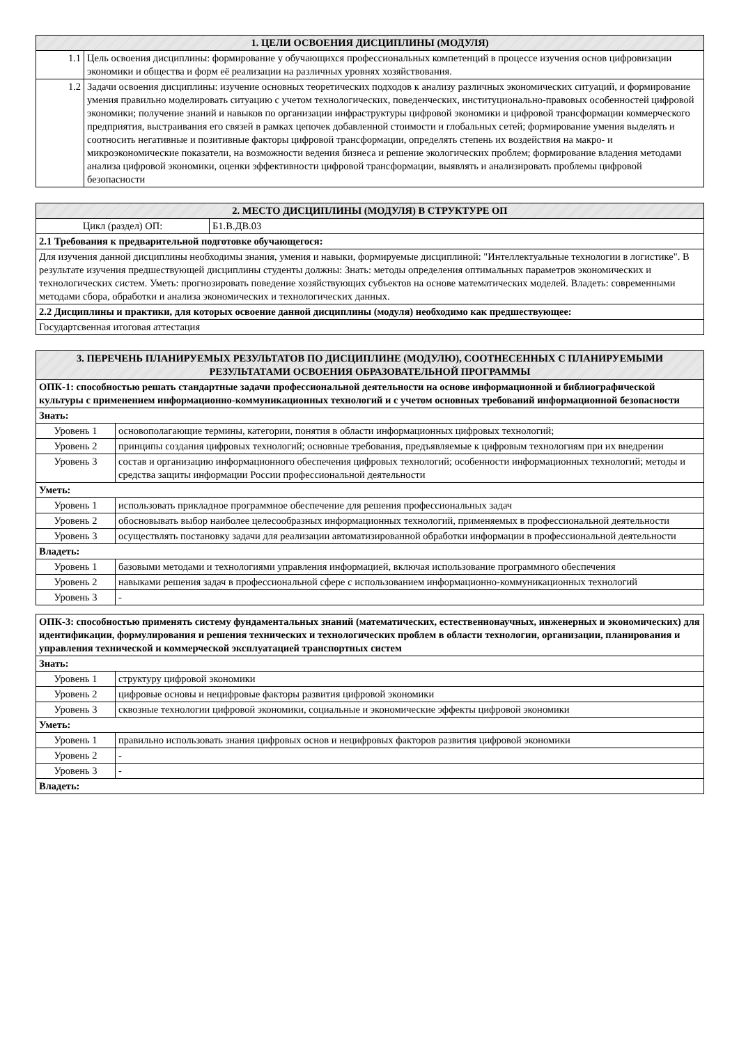| 1. ЦЕЛИ ОСВОЕНИЯ ДИСЦИПЛИНЫ (МОДУЛЯ) | |
| --- | --- |
| 1.1 | Цель освоения дисциплины: формирование у обучающихся профессиональных компетенций в процессе изучения основ цифровизации экономики и общества и форм её реализации на различных уровнях хозяйствования. |
| 1.2 | Задачи освоения дисциплины: изучение основных теоретических подходов к анализу различных экономических ситуаций, и формирование умения правильно моделировать ситуацию с учетом технологических, поведенческих, институционально-правовых особенностей цифровой экономики; получение знаний и навыков по организации инфраструктуры цифровой экономики и цифровой трансформации коммерческого предприятия, выстраивания его связей в рамках цепочек добавленной стоимости и глобальных сетей; формирование умения выделять и соотносить негативные и позитивные факторы цифровой трансформации, определять степень их воздействия на макро- и микроэкономические показатели, на возможности ведения бизнеса и решение экологических проблем; формирование владения методами анализа цифровой экономики, оценки эффективности цифровой трансформации, выявлять и анализировать проблемы цифровой безопасности |
| 2. МЕСТО ДИСЦИПЛИНЫ (МОДУЛЯ) В СТРУКТУРЕ ОП | |
| --- | --- |
| Цикл (раздел) ОП: | Б1.В.ДВ.03 |
| 2.1 Требования к предварительной подготовке обучающегося: | |
| Для изучения данной дисциплины необходимы знания, умения и навыки, формируемые дисциплиной: "Интеллектуальные технологии в логистике". В результате изучения предшествующей дисциплины студенты должны: Знать: методы определения оптимальных параметров экономических и технологических систем. Уметь: прогнозировать поведение хозяйствующих субъектов на основе математических моделей. Владеть: современными методами сбора, обработки и анализа экономических и технологических данных. | |
| 2.2 Дисциплины и практики, для которых освоение данной дисциплины (модуля) необходимо как предшествующее: | |
| Государтсвенная итоговая аттестация | |
| 3. ПЕРЕЧЕНЬ ПЛАНИРУЕМЫХ РЕЗУЛЬТАТОВ ПО ДИСЦИПЛИНЕ (МОДУЛЮ), СООТНЕСЕННЫХ С ПЛАНИРУЕМЫМИ РЕЗУЛЬТАТАМИ ОСВОЕНИЯ ОБРАЗОВАТЕЛЬНОЙ ПРОГРАММЫ | |
| --- | --- |
| ОПК-1: способностью решать стандартные задачи профессиональной деятельности на основе информационной и библиографической культуры с применением информационно-коммуникационных технологий и с учетом основных требований информационной безопасности | |
| Знать: | |
| Уровень 1 | основополагающие термины, категории, понятия в области информационных цифровых технологий; |
| Уровень 2 | принципы создания цифровых технологий; основные требования, предъявляемые к цифровым технологиям при их внедрении |
| Уровень 3 | состав и организацию информационного обеспечения цифровых технологий; особенности информационных технологий; методы и средства защиты информации России профессиональной деятельности |
| Уметь: | |
| Уровень 1 | использовать прикладное программное обеспечение для решения профессиональных задач |
| Уровень 2 | обосновывать выбор наиболее целесообразных информационных технологий, применяемых в профессиональной деятельности |
| Уровень 3 | осуществлять постановку задачи для реализации автоматизированной обработки информации в профессиональной деятельности |
| Владеть: | |
| Уровень 1 | базовыми методами и технологиями управления информацией, включая использование программного обеспечения |
| Уровень 2 | навыками решения задач в профессиональной сфере с использованием информационно-коммуникационных технологий |
| Уровень 3 | - |
| ОПК-3: способностью применять систему фундаментальных знаний (математических, естественнонаучных, инженерных и экономических) для идентификации, формулирования и решения технических и технологических проблем в области технологии, организации, планирования и управления технической и коммерческой эксплуатацией транспортных систем | |
| Знать: | |
| Уровень 1 | структуру цифровой экономики |
| Уровень 2 | цифровые основы и нецифровые факторы развития цифровой экономики |
| Уровень 3 | сквозные технологии цифровой экономики, социальные и экономические эффекты цифровой экономики |
| Уметь: | |
| Уровень 1 | правильно использовать знания цифровых основ и нецифровых факторов развития цифровой экономики |
| Уровень 2 | - |
| Уровень 3 | - |
| Владеть: | |